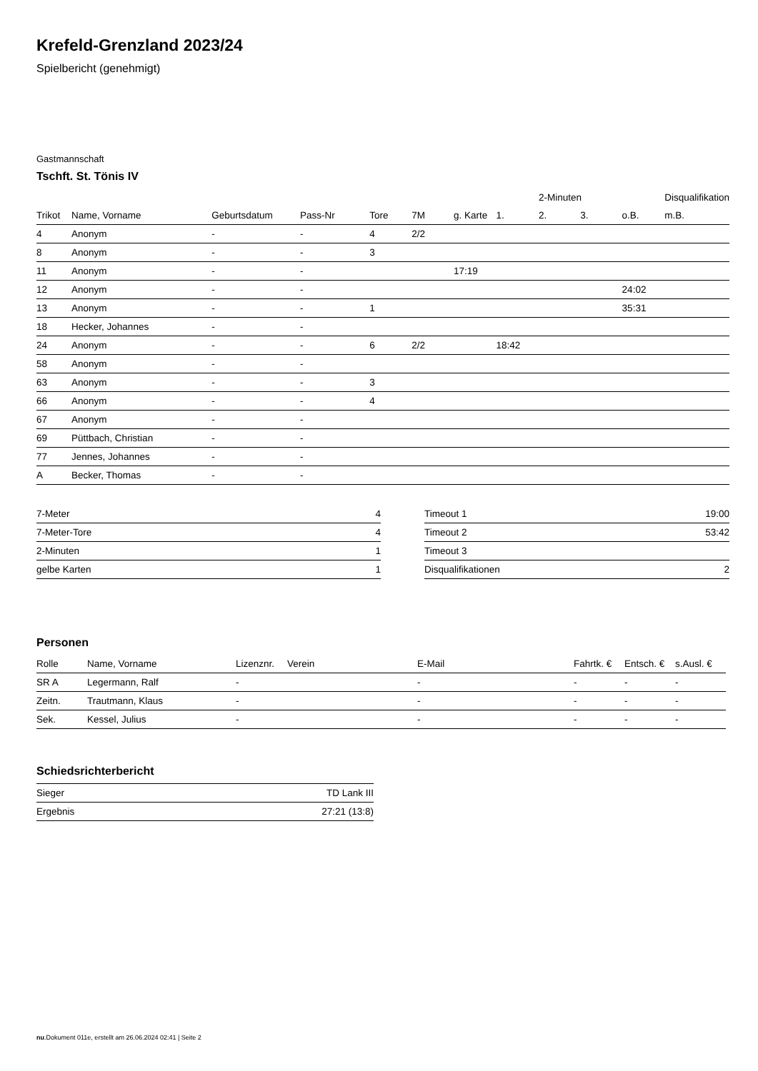Krefeld-Grenzland 2023/24
Spielbericht (genehmigt)
Gastmannschaft
Tschft. St. Tönis IV
| | | | | | | | | 2-Minuten | | | Disqualifikation |
| --- | --- | --- | --- | --- | --- | --- | --- | --- | --- | --- | --- |
| Trikot | Name, Vorname | Geburtsdatum | Pass-Nr | Tore | 7M | g. Karte | 1. | 2. | 3. | o.B. | m.B. |
| 4 | Anonym | - | - | 4 | 2/2 | | | | | | |
| 8 | Anonym | - | - | 3 | | | | | | | |
| 11 | Anonym | - | - | | | 17:19 | | | | | |
| 12 | Anonym | - | - | | | | | | | 24:02 | |
| 13 | Anonym | - | - | 1 | | | | | | 35:31 | |
| 18 | Hecker, Johannes | - | - | | | | | | | | |
| 24 | Anonym | - | - | 6 | 2/2 | | 18:42 | | | | |
| 58 | Anonym | - | - | | | | | | | | |
| 63 | Anonym | - | - | 3 | | | | | | | |
| 66 | Anonym | - | - | 4 | | | | | | | |
| 67 | Anonym | - | - | | | | | | | | |
| 69 | Püttbach, Christian | - | - | | | | | | | | |
| 77 | Jennes, Johannes | - | - | | | | | | | | |
| A | Becker, Thomas | - | - | | | | | | | | |
| 7-Meter | 4 |
| 7-Meter-Tore | 4 |
| 2-Minuten | 1 |
| gelbe Karten | 1 |
| Timeout 1 | 19:00 |
| Timeout 2 | 53:42 |
| Timeout 3 | |
| Disqualifikationen | 2 |
Personen
| Rolle | Name, Vorname | Lizenznr. | Verein | E-Mail | Fahrtk. € | Entsch. € | s.Ausl. € |
| --- | --- | --- | --- | --- | --- | --- | --- |
| SR A | Legermann, Ralf | - | | - | - | - | - |
| Zeitn. | Trautmann, Klaus | - | | - | - | - | - |
| Sek. | Kessel, Julius | - | | - | - | - | - |
Schiedsrichterbericht
| Sieger | TD Lank III |
| Ergebnis | 27:21 (13:8) |
nu.Dokument 011e, erstellt am 26.06.2024 02:41 | Seite 2